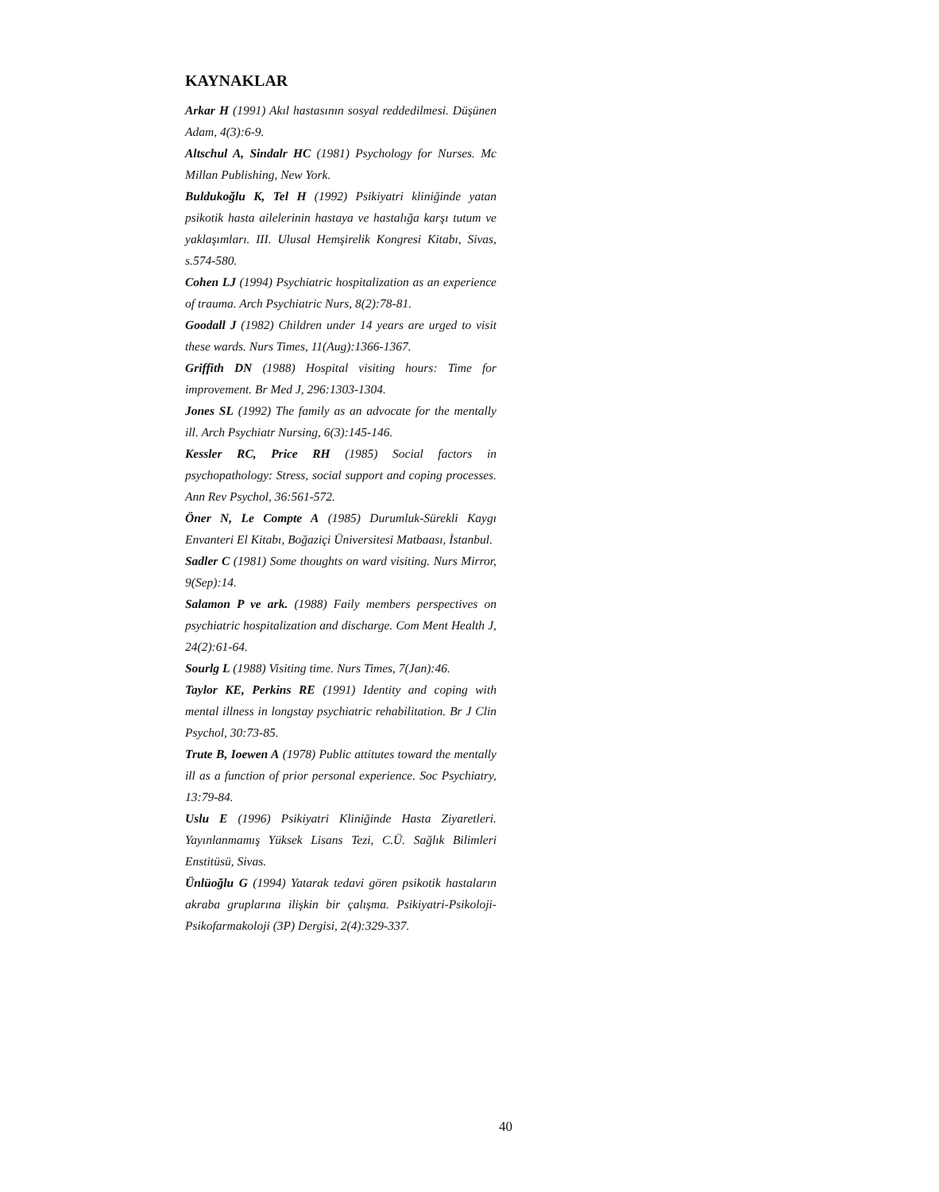KAYNAKLAR
Arkar H (1991) Akıl hastasının sosyal reddedilmesi. Düşünen Adam, 4(3):6-9.
Altschul A, Sindalr HC (1981) Psychology for Nurses. Mc Millan Publishing, New York.
Buldukoğlu K, Tel H (1992) Psikiyatri kliniğinde yatan psikotik hasta ailelerinin hastaya ve hastalığa karşı tutum ve yaklaşımları. III. Ulusal Hemşirelik Kongresi Kitabı, Sivas, s.574-580.
Cohen LJ (1994) Psychiatric hospitalization as an experience of trauma. Arch Psychiatric Nurs, 8(2):78-81.
Goodall J (1982) Children under 14 years are urged to visit these wards. Nurs Times, 11(Aug):1366-1367.
Griffith DN (1988) Hospital visiting hours: Time for improvement. Br Med J, 296:1303-1304.
Jones SL (1992) The family as an advocate for the mentally ill. Arch Psychiatr Nursing, 6(3):145-146.
Kessler RC, Price RH (1985) Social factors in psychopathology: Stress, social support and coping processes. Ann Rev Psychol, 36:561-572.
Öner N, Le Compte A (1985) Durumluk-Sürekli Kaygı Envanteri El Kitabı, Boğaziçi Üniversitesi Matbaası, İstanbul.
Sadler C (1981) Some thoughts on ward visiting. Nurs Mirror, 9(Sep):14.
Salamon P ve ark. (1988) Faily members perspectives on psychiatric hospitalization and discharge. Com Ment Health J, 24(2):61-64.
Sourlg L (1988) Visiting time. Nurs Times, 7(Jan):46.
Taylor KE, Perkins RE (1991) Identity and coping with mental illness in longstay psychiatric rehabilitation. Br J Clin Psychol, 30:73-85.
Trute B, Ioewen A (1978) Public attitutes toward the mentally ill as a function of prior personal experience. Soc Psychiatry, 13:79-84.
Uslu E (1996) Psikiyatri Kliniğinde Hasta Ziyaretleri. Yayınlanmamış Yüksek Lisans Tezi, C.Ü. Sağlık Bilimleri Enstitüsü, Sivas.
Ünlüoğlu G (1994) Yatarak tedavi gören psikotik hastaların akraba gruplarına ilişkin bir çalışma. Psikiyatri-Psikoloji-Psikofarmakoloji (3P) Dergisi, 2(4):329-337.
40